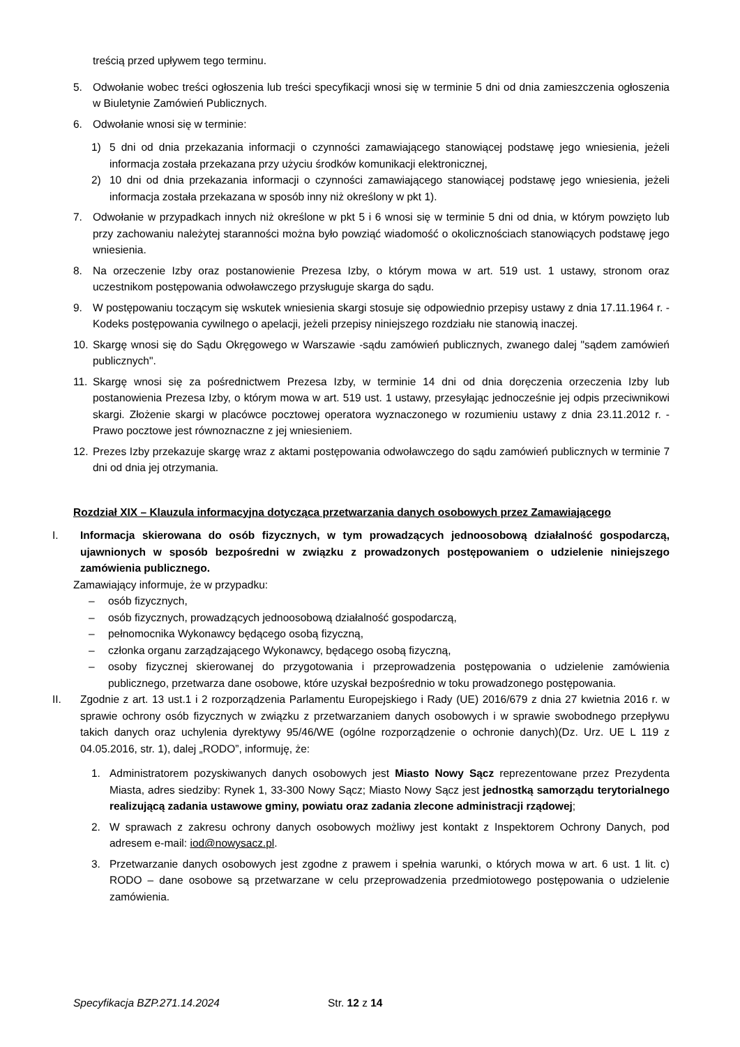treścią przed upływem tego terminu.
5. Odwołanie wobec treści ogłoszenia lub treści specyfikacji wnosi się w terminie 5 dni od dnia zamieszczenia ogłoszenia w Biuletynie Zamówień Publicznych.
6. Odwołanie wnosi się w terminie:
1) 5 dni od dnia przekazania informacji o czynności zamawiającego stanowiącej podstawę jego wniesienia, jeżeli informacja została przekazana przy użyciu środków komunikacji elektronicznej,
2) 10 dni od dnia przekazania informacji o czynności zamawiającego stanowiącej podstawę jego wniesienia, jeżeli informacja została przekazana w sposób inny niż określony w pkt 1).
7. Odwołanie w przypadkach innych niż określone w pkt 5 i 6 wnosi się w terminie 5 dni od dnia, w którym powzięto lub przy zachowaniu należytej staranności można było powziąć wiadomość o okolicznościach stanowiących podstawę jego wniesienia.
8. Na orzeczenie Izby oraz postanowienie Prezesa Izby, o którym mowa w art. 519 ust. 1 ustawy, stronom oraz uczestnikom postępowania odwoławczego przysługuje skarga do sądu.
9. W postępowaniu toczącym się wskutek wniesienia skargi stosuje się odpowiednio przepisy ustawy z dnia 17.11.1964 r. -Kodeks postępowania cywilnego o apelacji, jeżeli przepisy niniejszego rozdziału nie stanowią inaczej.
10. Skargę wnosi się do Sądu Okręgowego w Warszawie -sądu zamówień publicznych, zwanego dalej "sądem zamówień publicznych".
11. Skargę wnosi się za pośrednictwem Prezesa Izby, w terminie 14 dni od dnia doręczenia orzeczenia Izby lub postanowienia Prezesa Izby, o którym mowa w art. 519 ust. 1 ustawy, przesyłając jednocześnie jej odpis przeciwnikowi skargi. Złożenie skargi w placówce pocztowej operatora wyznaczonego w rozumieniu ustawy z dnia 23.11.2012 r. -Prawo pocztowe jest równoznaczne z jej wniesieniem.
12. Prezes Izby przekazuje skargę wraz z aktami postępowania odwoławczego do sądu zamówień publicznych w terminie 7 dni od dnia jej otrzymania.
Rozdział XIX – Klauzula informacyjna dotycząca przetwarzania danych osobowych przez Zamawiającego
I. Informacja skierowana do osób fizycznych, w tym prowadzących jednoosobową działalność gospodarczą, ujawnionych w sposób bezpośredni w związku z prowadzonych postępowaniem o udzielenie niniejszego zamówienia publicznego.
Zamawiający informuje, że w przypadku:
– osób fizycznych,
– osób fizycznych, prowadzących jednoosobową działalność gospodarczą,
– pełnomocnika Wykonawcy będącego osobą fizyczną,
– członka organu zarządzającego Wykonawcy, będącego osobą fizyczną,
– osoby fizycznej skierowanej do przygotowania i przeprowadzenia postępowania o udzielenie zamówienia publicznego, przetwarza dane osobowe, które uzyskał bezpośrednio w toku prowadzonego postępowania.
II. Zgodnie z art. 13 ust.1 i 2 rozporządzenia Parlamentu Europejskiego i Rady (UE) 2016/679 z dnia 27 kwietnia 2016 r. w sprawie ochrony osób fizycznych w związku z przetwarzaniem danych osobowych i w sprawie swobodnego przepływu takich danych oraz uchylenia dyrektywy 95/46/WE (ogólne rozporządzenie o ochronie danych)(Dz. Urz. UE L 119 z 04.05.2016, str. 1), dalej „RODO”, informuję, że:
1. Administratorem pozyskiwanych danych osobowych jest Miasto Nowy Sącz reprezentowane przez Prezydenta Miasta, adres siedziby: Rynek 1, 33-300 Nowy Sącz; Miasto Nowy Sącz jest jednostką samorządu terytorialnego realizującą zadania ustawowe gminy, powiatu oraz zadania zlecone administracji rządowej;
2. W sprawach z zakresu ochrony danych osobowych możliwy jest kontakt z Inspektorem Ochrony Danych, pod adresem e-mail: iod@nowysacz.pl.
3. Przetwarzanie danych osobowych jest zgodne z prawem i spełnia warunki, o których mowa w art. 6 ust. 1 lit. c) RODO – dane osobowe są przetwarzane w celu przeprowadzenia przedmiotowego postępowania o udzielenie zamówienia.
Specyfikacja BZP.271.14.2024 Str. 12 z 14